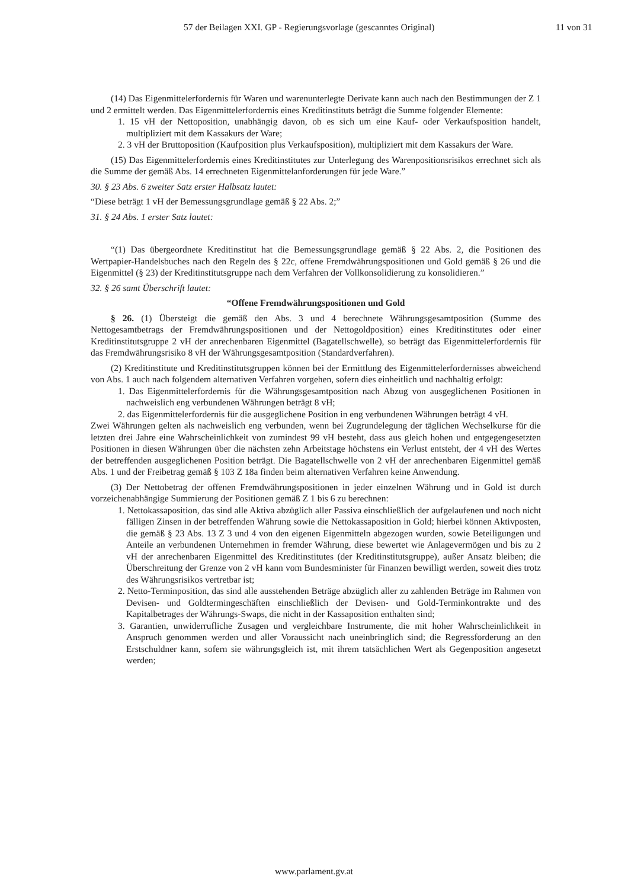57 der Beilagen XXI. GP - Regierungsvorlage (gescanntes Original) 11 von 31
(14) Das Eigenmittelerfordernis für Waren und warenunterlegte Derivate kann auch nach den Bestimmungen der Z 1 und 2 ermittelt werden. Das Eigenmittelerfordernis eines Kreditinstituts beträgt die Summe folgender Elemente:
1. 15 vH der Nettoposition, unabhängig davon, ob es sich um eine Kauf- oder Verkaufsposition handelt, multipliziert mit dem Kassakurs der Ware;
2. 3 vH der Bruttoposition (Kaufposition plus Verkaufsposition), multipliziert mit dem Kassakurs der Ware.
(15) Das Eigenmittelerfordernis eines Kreditinstitutes zur Unterlegung des Warenpositionsrisikos errechnet sich als die Summe der gemäß Abs. 14 errechneten Eigenmittelanforderungen für jede Ware.”
30. § 23 Abs. 6 zweiter Satz erster Halbsatz lautet:
“Diese beträgt 1 vH der Bemessungsgrundlage gemäß § 22 Abs. 2;”
31. § 24 Abs. 1 erster Satz lautet:
“(1) Das übergeordnete Kreditinstitut hat die Bemessungsgrundlage gemäß § 22 Abs. 2, die Positionen des Wertpapier-Handelsbuches nach den Regeln des § 22c, offene Fremdwährungspositionen und Gold gemäß § 26 und die Eigenmittel (§ 23) der Kreditinstitutsgruppe nach dem Verfahren der Vollkonsolidierung zu konsolidieren.”
32. § 26 samt Überschrift lautet:
“Offene Fremdwährungspositionen und Gold
§ 26. (1) Übersteigt die gemäß den Abs. 3 und 4 berechnete Währungsgesamtposition (Summe des Nettogesamtbetrags der Fremdwährungspositionen und der Nettogoldposition) eines Kreditinstitutes oder einer Kreditinstitutsgruppe 2 vH der anrechenbaren Eigenmittel (Bagatellschwelle), so beträgt das Eigenmittelerfordernis für das Fremdwährungsrisiko 8 vH der Währungsgesamtposition (Standardverfahren).
(2) Kreditinstitute und Kreditinstitutsgruppen können bei der Ermittlung des Eigenmittelerfordernisses abweichend von Abs. 1 auch nach folgendem alternativen Verfahren vorgehen, sofern dies einheitlich und nachhaltig erfolgt:
1. Das Eigenmittelerfordernis für die Währungsgesamtposition nach Abzug von ausgeglichenen Positionen in nachweislich eng verbundenen Währungen beträgt 8 vH;
2. das Eigenmittelerfordernis für die ausgeglichene Position in eng verbundenen Währungen beträgt 4 vH.
Zwei Währungen gelten als nachweislich eng verbunden, wenn bei Zugrundelegung der täglichen Wechselkurse für die letzten drei Jahre eine Wahrscheinlichkeit von zumindest 99 vH besteht, dass aus gleich hohen und entgegengesetzten Positionen in diesen Währungen über die nächsten zehn Arbeitstage höchstens ein Verlust entsteht, der 4 vH des Wertes der betreffenden ausgeglichenen Position beträgt. Die Bagatellschwelle von 2 vH der anrechenbaren Eigenmittel gemäß Abs. 1 und der Freibetrag gemäß § 103 Z 18a finden beim alternativen Verfahren keine Anwendung.
(3) Der Nettobetrag der offenen Fremdwährungspositionen in jeder einzelnen Währung und in Gold ist durch vorzeichenabhängige Summierung der Positionen gemäß Z 1 bis 6 zu berechnen:
1. Nettokassaposition, das sind alle Aktiva abzüglich aller Passiva einschließlich der aufgelaufenen und noch nicht fälligen Zinsen in der betreffenden Währung sowie die Nettokassaposition in Gold; hierbei können Aktivposten, die gemäß § 23 Abs. 13 Z 3 und 4 von den eigenen Eigenmitteln abgezogen wurden, sowie Beteiligungen und Anteile an verbundenen Unternehmen in fremder Währung, diese bewertet wie Anlagevermögen und bis zu 2 vH der anrechenbaren Eigenmittel des Kreditinstitutes (der Kreditinstitutsgruppe), außer Ansatz bleiben; die Überschreitung der Grenze von 2 vH kann vom Bundesminister für Finanzen bewilligt werden, soweit dies trotz des Währungsrisikos vertretbar ist;
2. Netto-Terminposition, das sind alle ausstehenden Beträge abzüglich aller zu zahlenden Beträge im Rahmen von Devisen- und Goldtermingeschäften einschließlich der Devisen- und Gold-Terminkontrakte und des Kapitalbetrages der Währungs-Swaps, die nicht in der Kassaposition enthalten sind;
3. Garantien, unwiderrufliche Zusagen und vergleichbare Instrumente, die mit hoher Wahrscheinlichkeit in Anspruch genommen werden und aller Voraussicht nach uneinbringlich sind; die Regressforderung an den Erstschuldner kann, sofern sie währungsgleich ist, mit ihrem tatsächlichen Wert als Gegenposition angesetzt werden;
www.parlament.gv.at